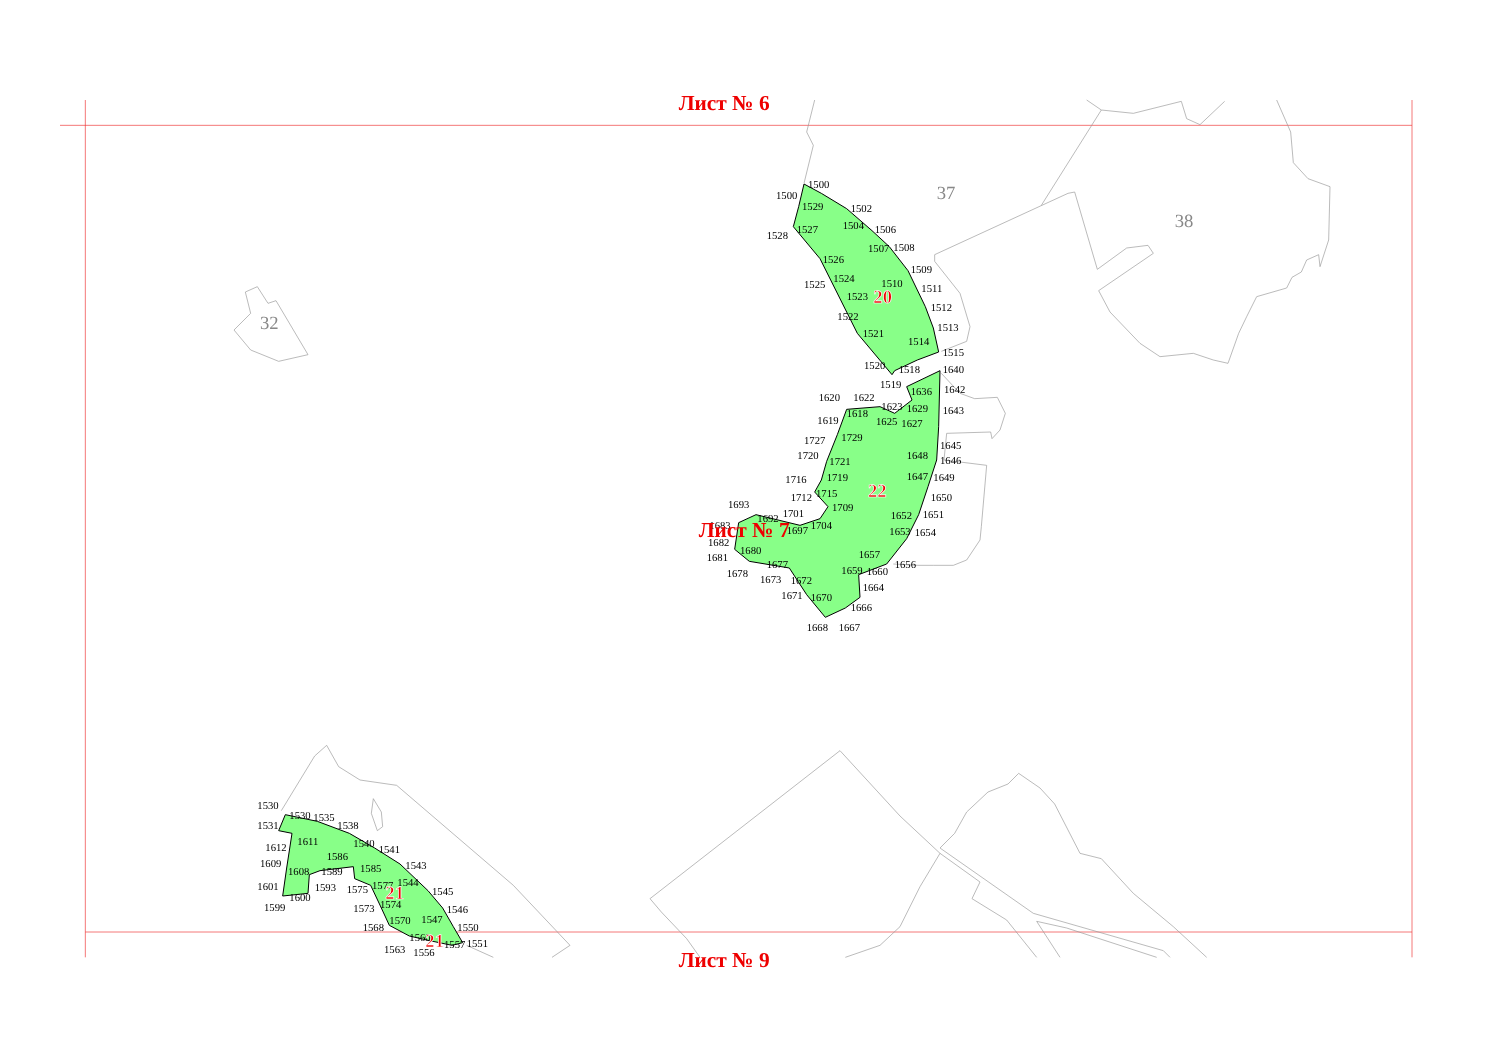Лист № 6
32
37
38
1500
1500
1529
1502
1528
1527
1504
1506
1507
1508
1526
1509
1524
1510
1525
1511
1523
1512
1522
1513
1521
1514
1515
1520
1518
1640
1519
1636
1642
1620
1622
1623
1629
1643
1618
1619
1625
1627
1727
1729
1645
1720
1648
1721
1646
1716
1719
1647
1649
1712
1715
1650
1693
1709
1701
1692
1652
1651
1683
1704
1697
1653
1654
1682
1680
1681
1657
1677
1656
1659
1660
1678
1673
1672
1664
1671
1670
1666
1668
1667
20
22
Лист № 7
1530
1530
1535
1531
1538
1611
1540
1541
1612
1586
1609
1543
1585
1608
1589
1544
1601
1593
1575
1577
1545
1600
1599
1573
1574
1546
1570
1547
1568
1550
1560
1551
1557
1563
1556
21
21
Лист № 9